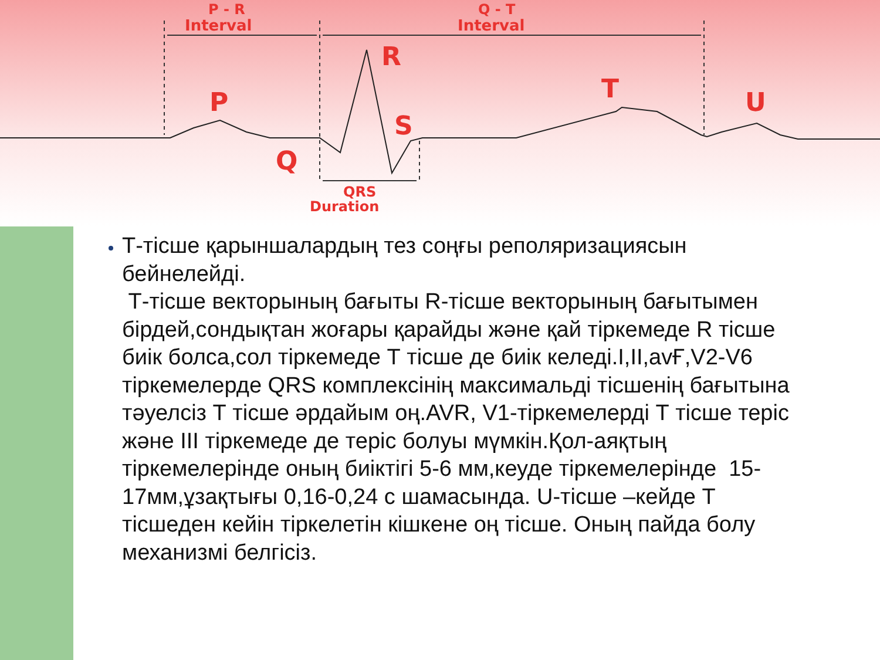P - R
Interval
Q - T
Interval
R
P T U
S
Q
QRS
Duration
Т-тісше қарыншалардың тез соңғы реполяризациясын бейнелейді.
Т-тісше векторының бағыты R-тісше векторының бағытымен бірдей,сондықтан жоғары қарайды және қай тіркемеде R тісше биік болса,сол тіркемеде Т тісше де биік келеді.I,II,avҒ,V2-V6 тіркемелерде QRS комплексінің максимальді тісшенің бағытына тәуелсіз Т тісше әрдайым оң.AVR, V1-тіркемелерді Т тісше теріс және III тіркемеде де теріс болуы мүмкін.Қол-аяқтың тіркемелерінде оның биіктігі 5-6 мм,кеуде тіркемелерінде 15-17мм,ұзақтығы 0,16-0,24 с шамасында. U-тісше –кейде Т тісшеден кейін тіркелетін кішкене оң тісше. Оның пайда болу механизмі белгісіз.